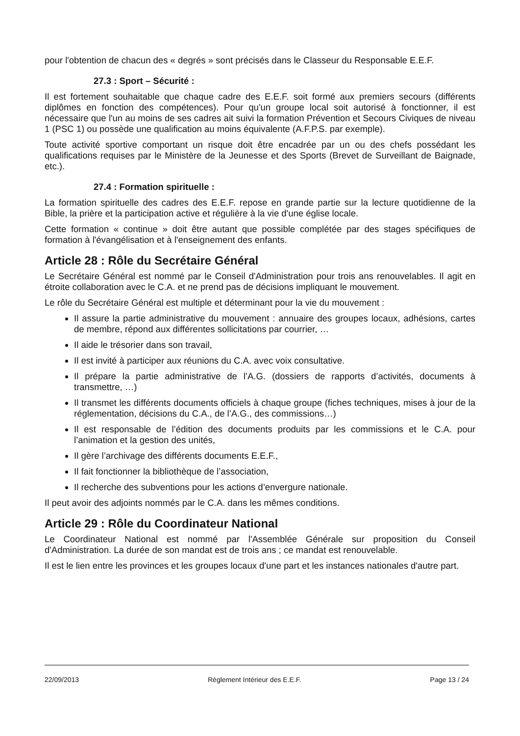pour l'obtention de chacun des « degrés » sont précisés dans le Classeur du Responsable E.E.F.
27.3 : Sport – Sécurité :
Il est fortement souhaitable que chaque cadre des E.E.F. soit formé aux premiers secours (différents diplômes en fonction des compétences). Pour qu'un groupe local soit autorisé à fonctionner, il est nécessaire que l'un au moins de ses cadres ait suivi la formation Prévention et Secours Civiques de niveau 1 (PSC 1) ou possède une qualification au moins équivalente (A.F.P.S. par exemple).
Toute activité sportive comportant un risque doit être encadrée par un ou des chefs possédant les qualifications requises par le Ministère de la Jeunesse et des Sports (Brevet de Surveillant de Baignade, etc.).
27.4 : Formation spirituelle :
La formation spirituelle des cadres des E.E.F. repose en grande partie sur la lecture quotidienne de la Bible, la prière et la participation active et régulière à la vie d'une église locale.
Cette formation « continue » doit être autant que possible complétée par des stages spécifiques de formation à l'évangélisation et à l'enseignement des enfants.
Article 28 : Rôle du Secrétaire Général
Le Secrétaire Général est nommé par le Conseil d'Administration pour trois ans renouvelables. Il agit en étroite collaboration avec le C.A. et ne prend pas de décisions impliquant le mouvement.
Le rôle du Secrétaire Général est multiple et déterminant pour la vie du mouvement :
Il assure la partie administrative du mouvement : annuaire des groupes locaux, adhésions, cartes de membre, répond aux différentes sollicitations par courrier, …
Il aide le trésorier dans son travail,
Il est invité à participer aux réunions du C.A. avec voix consultative.
Il prépare la partie administrative de l’A.G. (dossiers de rapports d’activités, documents à transmettre, …)
Il transmet les différents documents officiels à chaque groupe (fiches techniques, mises à jour de la réglementation, décisions du C.A., de l’A.G., des commissions…)
Il est responsable de l’édition des documents produits par les commissions et le C.A. pour l’animation et la gestion des unités,
Il gère l’archivage des différents documents E.E.F.,
Il fait fonctionner la bibliothèque de l’association,
Il recherche des subventions pour les actions d’envergure nationale.
Il peut avoir des adjoints nommés par le C.A. dans les mêmes conditions.
Article 29 : Rôle du Coordinateur National
Le Coordinateur National est nommé par l'Assemblée Générale sur proposition du Conseil d'Administration. La durée de son mandat est de trois ans ; ce mandat est renouvelable.
Il est le lien entre les provinces et les groupes locaux d'une part et les instances nationales d'autre part.
22/09/2013 Règlement Intérieur des E.E.F. Page 13 / 24